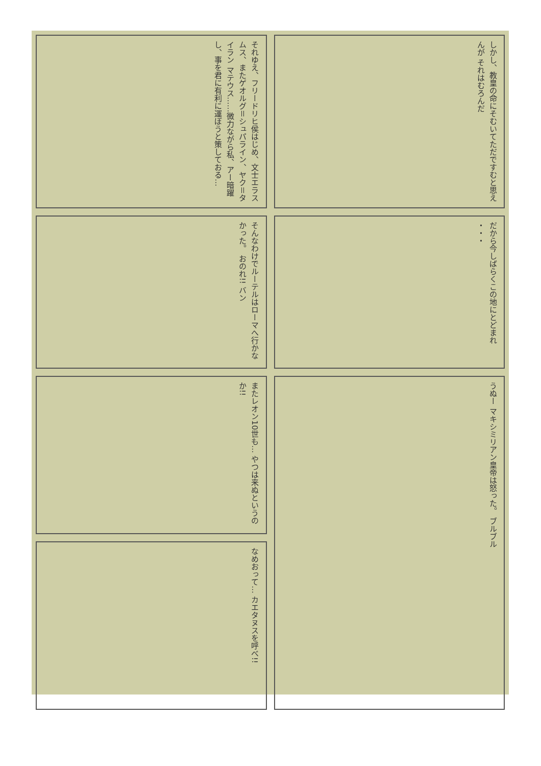それゆえ、フリードリヒ侯はじめ、文士エラスムス、またゲオルグ＝シュパライン、ヤク＝タイラン マテウス……微力ながら私、アー暗躍し、事を君に有利に運ぼうと策しておる…
しかし、教皇の命にそむいてただですむと思えんが それはむろんだ
そんなわけでルーテルはローマへ行かなかった。 おのれ!! バン
だから今しばらくこの地にとどまれ ・・・
またレオン10世も… やつは来ぬというのか!!
うぬー マキシミリアン皇帝は怒った。 ブルブル
なめおって… カエタヌスを呼べ!!